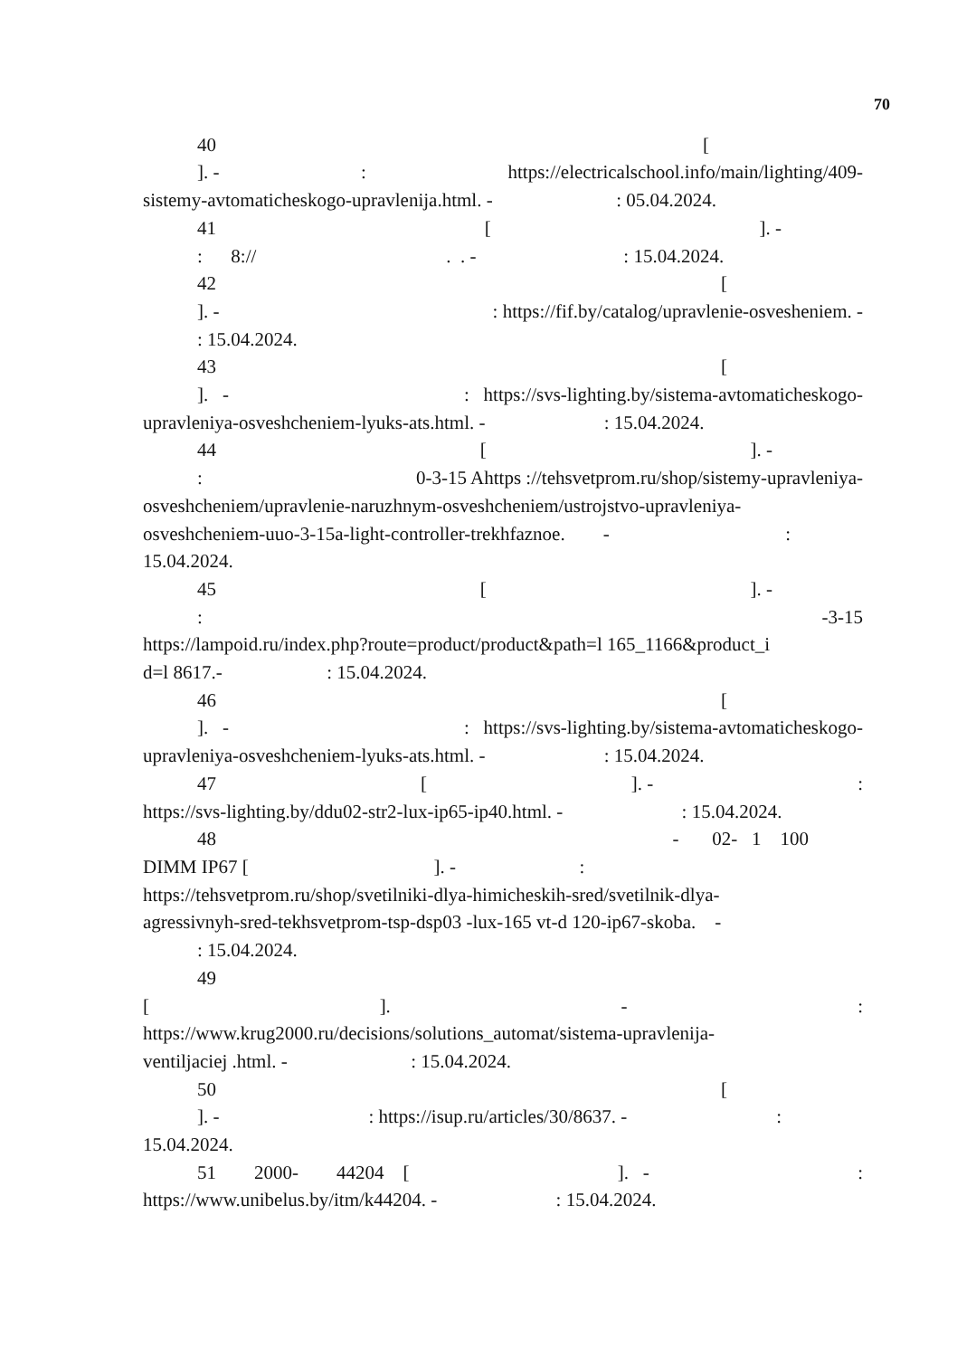70
40 [
]. -: https://electricalschool.info/main/lighting/409-
sistemy-avtomaticheskogo-upravlenija.html. - : 05.04.2024.
41 []. -
: 8:// . . - : 15.04.2024.
42 [
]. -: https://fif.by/catalog/upravlenie-osvesheniem. -
: 15.04.2024.
43 [
]. -: https://svs-lighting.by/sistema-avtomaticheskogo-
upravleniya-osveshcheniem-lyuks-ats.html. - : 15.04.2024.
44 []. -
: 0-3-15 Ahttps ://tehsvetprom.ru/shop/sistemy-upravleniya-
osveshcheniem/upravlenie-naruzhnym-osveshcheniem/ustrojstvo-upravleniya-
osveshcheniem-uuo-3-15a-light-controller-trekhfaznoe. -:
15.04.2024.
45 []. -
: -3-15
https://lampoid.ru/index.php?route=product/product&path=l 165_1166&product_i
d=l 8617.- : 15.04.2024.
46 [
]. -: https://svs-lighting.by/sistema-avtomaticheskogo-
upravleniya-osveshcheniem-lyuks-ats.html. - : 15.04.2024.
47 []. -:
https://svs-lighting.by/ddu02-str2-lux-ip65-ip40.html. - : 15.04.2024.
48 - 02- 1 100
DIMM IP67 [ ]. - :
https://tehsvetprom.ru/shop/svetilniki-dlya-himicheskih-sred/svetilnik-dlya-
agressivnyh-sred-tekhsvetprom-tsp-dsp03 -lux-165 vt-d 120-ip67-skoba. -
: 15.04.2024.
49
[]. -:
https://www.krug2000.ru/decisions/solutions_automat/sistema-upravlenija-
ventiljaciej .html. - : 15.04.2024.
50 [
]. -: https://isup.ru/articles/30/8637. -:
15.04.2024.
51 2000- 44204 []. -:
https://www.unibelus.by/itm/k44204. - : 15.04.2024.